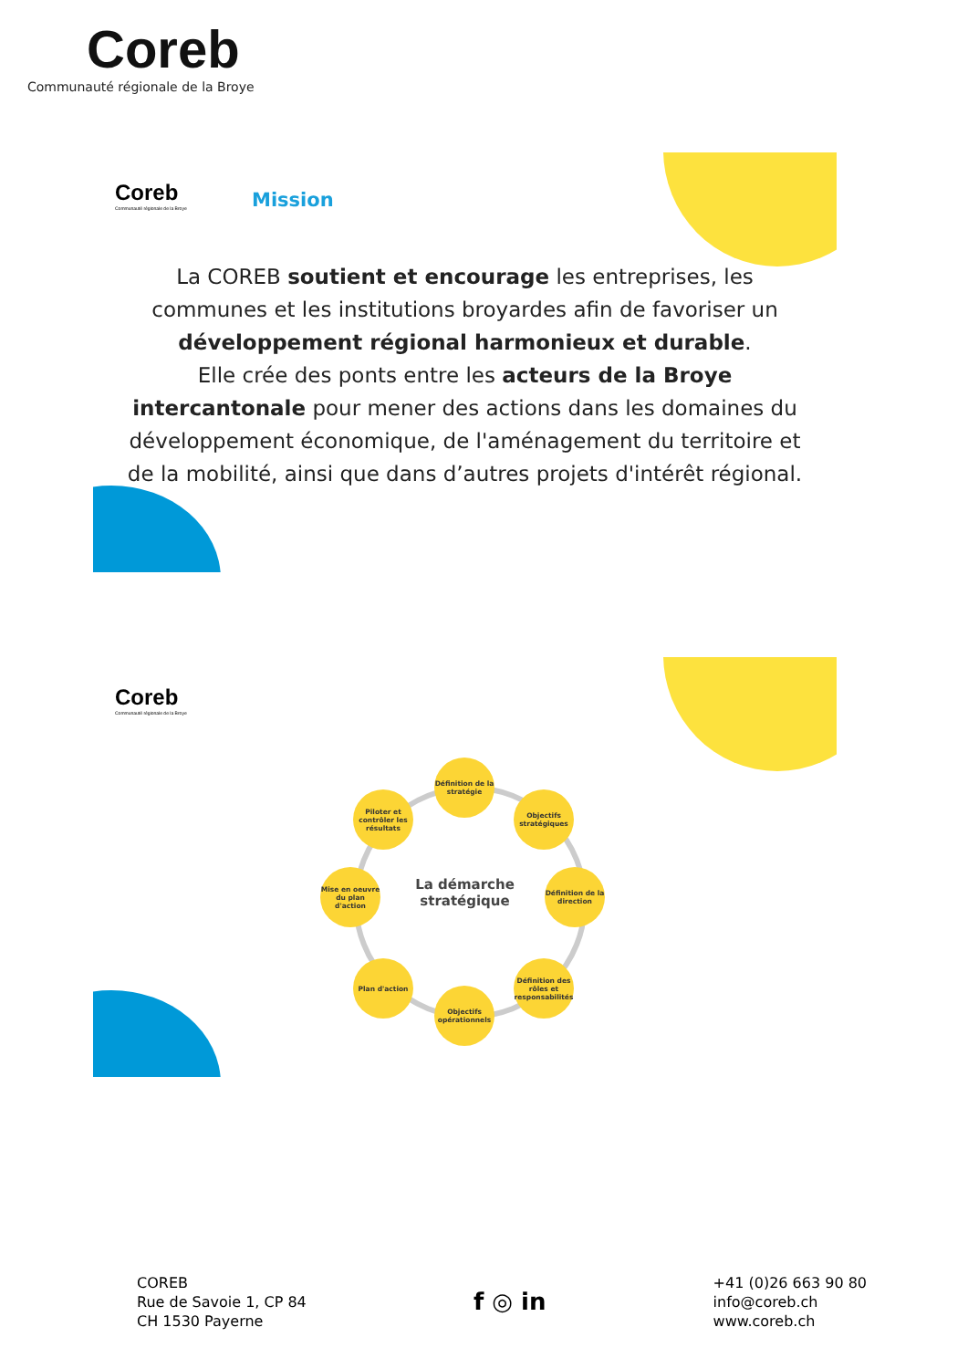Coreb
Communauté régionale de la Broye
Coreb
Communauté régionale de la Broye
Mission
La COREB soutient et encourage les entreprises, les communes et les institutions broyardes afin de favoriser un développement régional harmonieux et durable.
Elle crée des ponts entre les acteurs de la Broye intercantonale pour mener des actions dans les domaines du développement économique, de l'aménagement du territoire et de la mobilité, ainsi que dans d’autres projets d'intérêt régional.
Coreb
Communauté régionale de la Broye
Définition de la stratégie
Objectifs stratégiques
Définition de la direction
Définition des rôles et responsabilités
Objectifs opérationnels
Plan d'action
Mise en oeuvre du plan d'action
Piloter et contrôler les résultats
La démarche stratégique
COREB
Rue de Savoie 1, CP 84
CH 1530 Payerne
f ◎ in
+41 (0)26 663 90 80
info@coreb.ch
www.coreb.ch